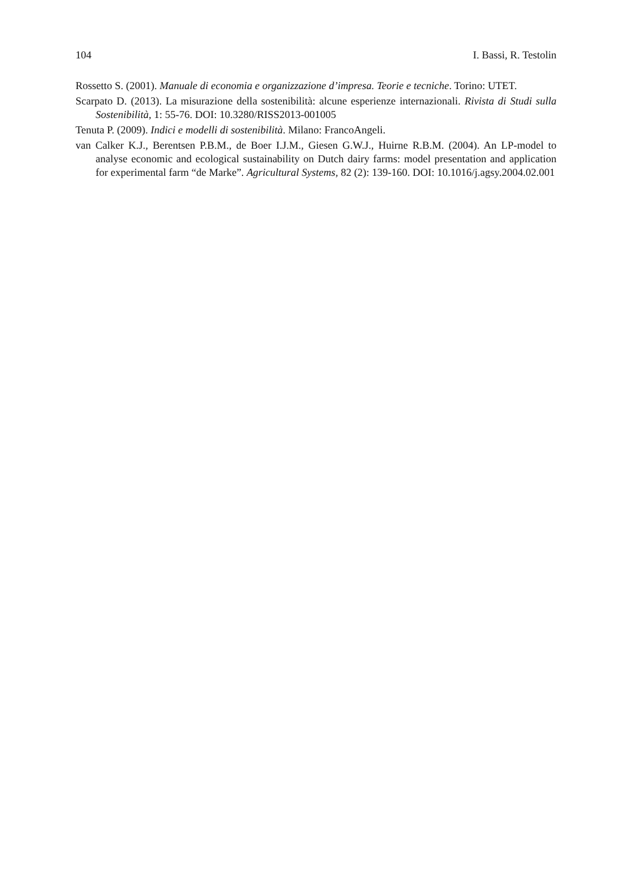104 I. Bassi, R. Testolin
Rossetto S. (2001). Manuale di economia e organizzazione d’impresa. Teorie e tecniche. Torino: UTET.
Scarpato D. (2013). La misurazione della sostenibilità: alcune esperienze internazionali. Rivista di Studi sulla Sostenibilità, 1: 55-76. DOI: 10.3280/RISS2013-001005
Tenuta P. (2009). Indici e modelli di sostenibilità. Milano: FrancoAngeli.
van Calker K.J., Berentsen P.B.M., de Boer I.J.M., Giesen G.W.J., Huirne R.B.M. (2004). An LP-model to analyse economic and ecological sustainability on Dutch dairy farms: model presentation and application for experimental farm “de Marke”. Agricultural Systems, 82 (2): 139-160. DOI: 10.1016/j.agsy.2004.02.001